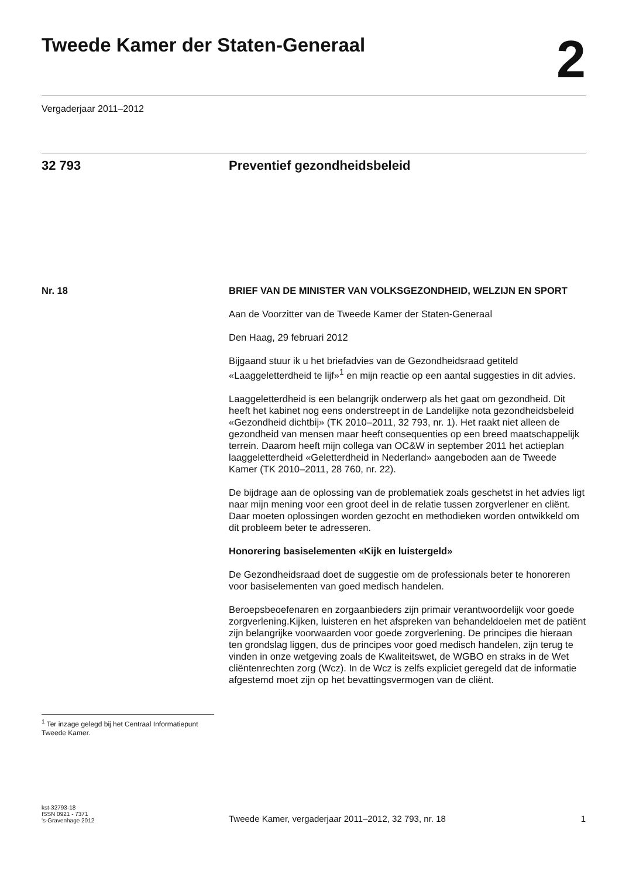Tweede Kamer der Staten-Generaal
2
Vergaderjaar 2011–2012
32 793 Preventief gezondheidsbeleid
Nr. 18 BRIEF VAN DE MINISTER VAN VOLKSGEZONDHEID, WELZIJN EN SPORT
Aan de Voorzitter van de Tweede Kamer der Staten-Generaal
Den Haag, 29 februari 2012
Bijgaand stuur ik u het briefadvies van de Gezondheidsraad getiteld «Laaggeletterdheid te lijf»<sup>1</sup> en mijn reactie op een aantal suggesties in dit advies.
Laaggeletterdheid is een belangrijk onderwerp als het gaat om gezondheid. Dit heeft het kabinet nog eens onderstreept in de Landelijke nota gezondheidsbeleid «Gezondheid dichtbij» (TK 2010–2011, 32 793, nr. 1). Het raakt niet alleen de gezondheid van mensen maar heeft consequenties op een breed maatschappelijk terrein. Daarom heeft mijn collega van OC&W in september 2011 het actieplan laaggeletterdheid «Geletterdheid in Nederland» aangeboden aan de Tweede Kamer (TK 2010–2011, 28 760, nr. 22).
De bijdrage aan de oplossing van de problematiek zoals geschetst in het advies ligt naar mijn mening voor een groot deel in de relatie tussen zorgverlener en cliënt. Daar moeten oplossingen worden gezocht en methodieken worden ontwikkeld om dit probleem beter te adresseren.
Honorering basiselementen «Kijk en luistergeld»
De Gezondheidsraad doet de suggestie om de professionals beter te honoreren voor basiselementen van goed medisch handelen.
Beroepsbeoefenaren en zorgaanbieders zijn primair verantwoordelijk voor goede zorgverlening.Kijken, luisteren en het afspreken van behandeldoelen met de patiënt zijn belangrijke voorwaarden voor goede zorgverlening. De principes die hieraan ten grondslag liggen, dus de principes voor goed medisch handelen, zijn terug te vinden in onze wetgeving zoals de Kwaliteitswet, de WGBO en straks in de Wet cliëntenrechten zorg (Wcz). In de Wcz is zelfs expliciet geregeld dat de informatie afgestemd moet zijn op het bevattingsvermogen van de cliënt.
<sup>1</sup> Ter inzage gelegd bij het Centraal Informatiepunt Tweede Kamer.
kst-32793-18
ISSN 0921 - 7371
's-Gravenhage 2012
Tweede Kamer, vergaderjaar 2011–2012, 32 793, nr. 18 1